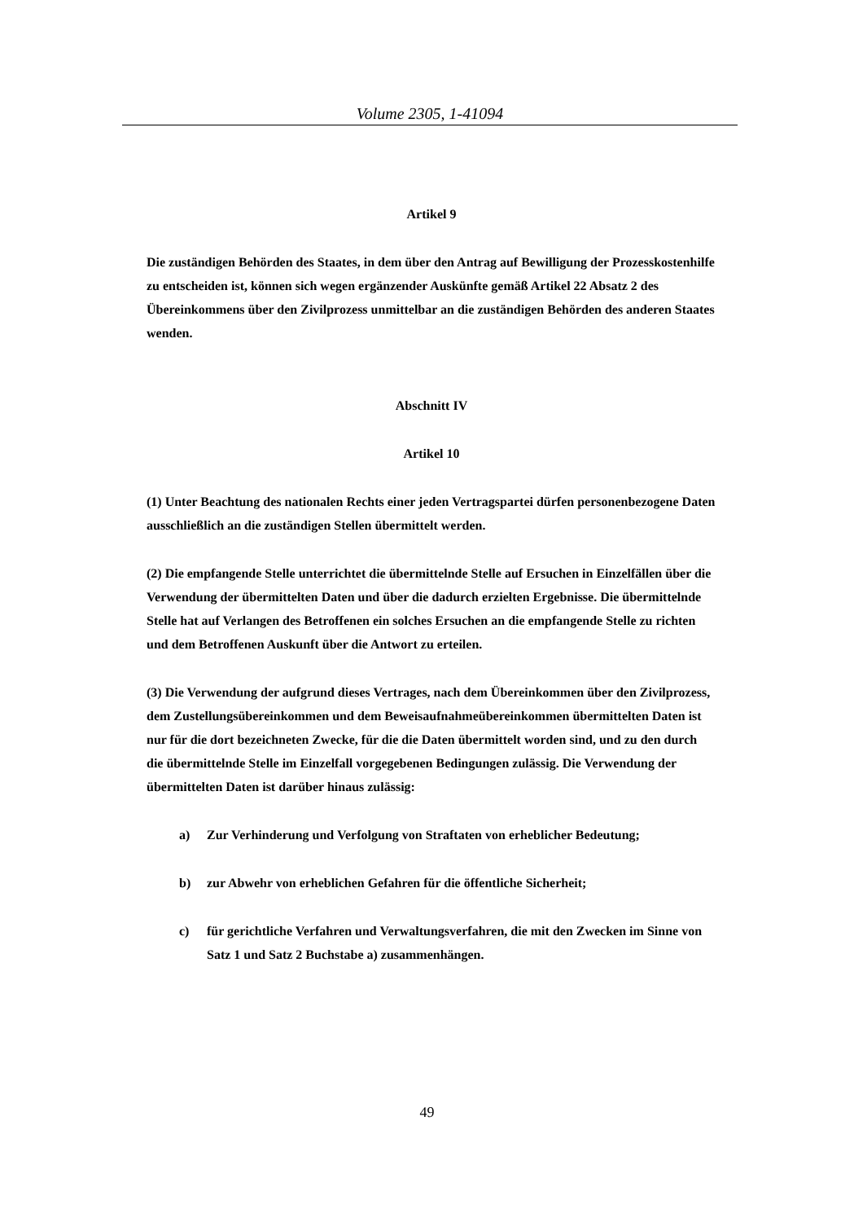Volume 2305, 1-41094
Artikel 9
Die zuständigen Behörden des Staates, in dem über den Antrag auf Bewilligung der Prozesskostenhilfe zu entscheiden ist, können sich wegen ergänzender Auskünfte gemäß Artikel 22 Absatz 2 des Übereinkommens über den Zivilprozess unmittelbar an die zuständigen Behörden des anderen Staates wenden.
Abschnitt IV
Artikel 10
(1) Unter Beachtung des nationalen Rechts einer jeden Vertragspartei dürfen personenbezogene Daten ausschließlich an die zuständigen Stellen übermittelt werden.
(2) Die empfangende Stelle unterrichtet die übermittelnde Stelle auf Ersuchen in Einzelfällen über die Verwendung der übermittelten Daten und über die dadurch erzielten Ergebnisse. Die übermittelnde Stelle hat auf Verlangen des Betroffenen ein solches Ersuchen an die empfangende Stelle zu richten und dem Betroffenen Auskunft über die Antwort zu erteilen.
(3) Die Verwendung der aufgrund dieses Vertrages, nach dem Übereinkommen über den Zivilprozess, dem Zustellungsübereinkommen und dem Beweisaufnahmeübereinkommen übermittelten Daten ist nur für die dort bezeichneten Zwecke, für die die Daten übermittelt worden sind, und zu den durch die übermittelnde Stelle im Einzelfall vorgegebenen Bedingungen zulässig. Die Verwendung der übermittelten Daten ist darüber hinaus zulässig:
a) Zur Verhinderung und Verfolgung von Straftaten von erheblicher Bedeutung;
b) zur Abwehr von erheblichen Gefahren für die öffentliche Sicherheit;
c) für gerichtliche Verfahren und Verwaltungsverfahren, die mit den Zwecken im Sinne von Satz 1 und Satz 2 Buchstabe a) zusammenhängen.
49